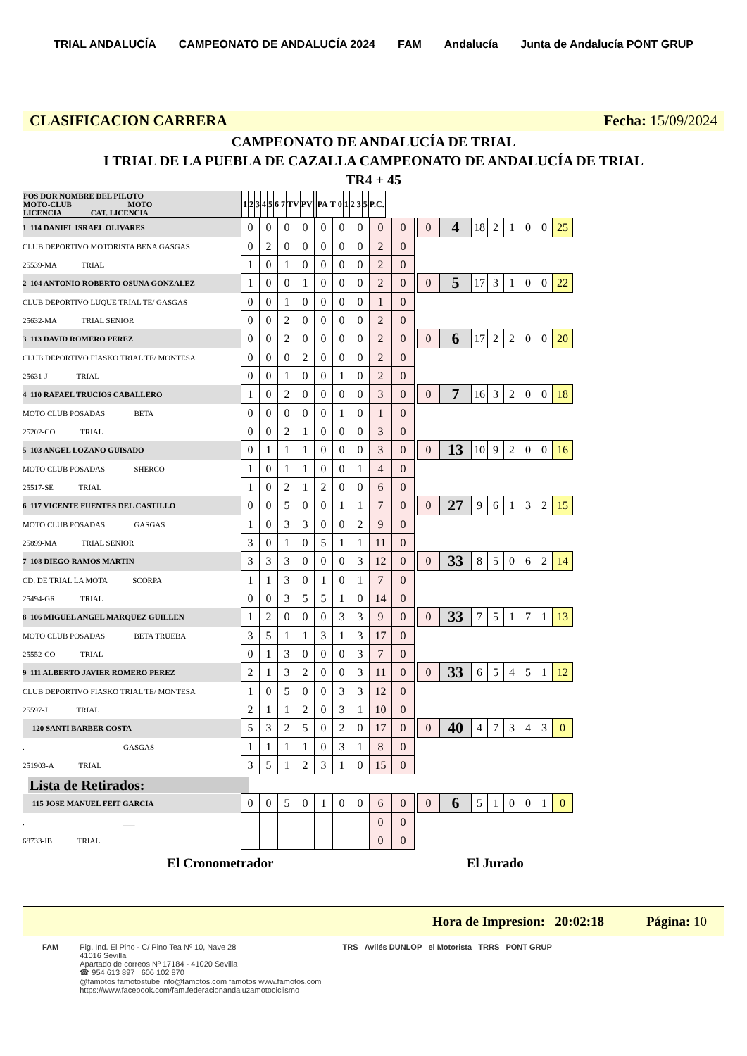TRIAL ANDALUCÍA CAMPEONATO DE ANDALUCÍA 2024 FAM Andalucía Junta de Andalucía PONT GRUP
CLASIFICACION CARRERA Fecha: 15/09/2024
CAMPEONATO DE ANDALUCÍA DE TRIAL
I TRIAL DE LA PUEBLA DE CAZALLA CAMPEONATO DE ANDALUCÍA DE TRIAL
TR4 + 45
| POS DOR NOMBRE DEL PILOTO MOTO-CLUB MOTO LICENCIA CAT. LICENCIA | 1 | 2 | 3 | 4 | 5 | 6 | 7 | TV | PV | | PA | T | 0 | 1 | 2 | 3 | 5 | P.C. |
| 1 114 DANIEL ISRAEL OLIVARES | 0 | 0 | 0 | 0 | 0 | 0 | 0 | 0 | 0 | | 0 | 4 | 18 | 2 | 1 | 0 | 0 | 25 |
| CLUB DEPORTIVO MOTORISTA BENA GASGAS | 0 | 2 | 0 | 0 | 0 | 0 | 0 | 2 | 0 | | | | | | | | | |
| 25539-MA TRIAL | 1 | 0 | 1 | 0 | 0 | 0 | 0 | 2 | 0 | | | | | | | | | |
| 2 104 ANTONIO ROBERTO OSUNA GONZALEZ | 1 | 0 | 0 | 1 | 0 | 0 | 0 | 2 | 0 | | 0 | 5 | 17 | 3 | 1 | 0 | 0 | 22 |
| CLUB DEPORTIVO LUQUE TRIAL TE/ GASGAS | 0 | 0 | 1 | 0 | 0 | 0 | 0 | 1 | 0 | | | | | | | | | |
| 25632-MA TRIAL SENIOR | 0 | 0 | 2 | 0 | 0 | 0 | 0 | 2 | 0 | | | | | | | | | |
| 3 113 DAVID ROMERO PEREZ | 0 | 0 | 2 | 0 | 0 | 0 | 0 | 2 | 0 | | 0 | 6 | 17 | 2 | 2 | 0 | 0 | 20 |
| CLUB DEPORTIVO FIASKO TRIAL TE/ MONTESA | 0 | 0 | 0 | 2 | 0 | 0 | 0 | 2 | 0 | | | | | | | | | |
| 25631-J TRIAL | 0 | 0 | 1 | 0 | 0 | 1 | 0 | 2 | 0 | | | | | | | | | |
| 4 110 RAFAEL TRUCIOS CABALLERO | 1 | 0 | 2 | 0 | 0 | 0 | 0 | 3 | 0 | | 0 | 7 | 16 | 3 | 2 | 0 | 0 | 18 |
| MOTO CLUB POSADAS BETA | 0 | 0 | 0 | 0 | 0 | 1 | 0 | 1 | 0 | | | | | | | | | |
| 25202-CO TRIAL | 0 | 0 | 2 | 1 | 0 | 0 | 0 | 3 | 0 | | | | | | | | | |
| 5 103 ANGEL LOZANO GUISADO | 0 | 1 | 1 | 1 | 0 | 0 | 0 | 3 | 0 | | 0 | 13 | 10 | 9 | 2 | 0 | 0 | 16 |
| MOTO CLUB POSADAS SHERCO | 1 | 0 | 1 | 1 | 0 | 0 | 1 | 4 | 0 | | | | | | | | | |
| 25517-SE TRIAL | 1 | 0 | 2 | 1 | 2 | 0 | 0 | 6 | 0 | | | | | | | | | |
| 6 117 VICENTE FUENTES DEL CASTILLO | 0 | 0 | 5 | 0 | 0 | 1 | 1 | 7 | 0 | | 0 | 27 | 9 | 6 | 1 | 3 | 2 | 15 |
| MOTO CLUB POSADAS GASGAS | 1 | 0 | 3 | 3 | 0 | 0 | 2 | 9 | 0 | | | | | | | | | |
| 25899-MA TRIAL SENIOR | 3 | 0 | 1 | 0 | 5 | 1 | 1 | 11 | 0 | | | | | | | | | |
| 7 108 DIEGO RAMOS MARTIN | 3 | 3 | 3 | 0 | 0 | 0 | 3 | 12 | 0 | | 0 | 33 | 8 | 5 | 0 | 6 | 2 | 14 |
| CD. DE TRIAL LA MOTA SCORPA | 1 | 1 | 3 | 0 | 1 | 0 | 1 | 7 | 0 | | | | | | | | | |
| 25494-GR TRIAL | 0 | 0 | 3 | 5 | 5 | 1 | 0 | 14 | 0 | | | | | | | | | |
| 8 106 MIGUEL ANGEL MARQUEZ GUILLEN | 1 | 2 | 0 | 0 | 0 | 3 | 3 | 9 | 0 | | 0 | 33 | 7 | 5 | 1 | 7 | 1 | 13 |
| MOTO CLUB POSADAS BETA TRUEBA | 3 | 5 | 1 | 1 | 3 | 1 | 3 | 17 | 0 | | | | | | | | | |
| 25552-CO TRIAL | 0 | 1 | 3 | 0 | 0 | 0 | 3 | 7 | 0 | | | | | | | | | |
| 9 111 ALBERTO JAVIER ROMERO PEREZ | 2 | 1 | 3 | 2 | 0 | 0 | 3 | 11 | 0 | | 0 | 33 | 6 | 5 | 4 | 5 | 1 | 12 |
| CLUB DEPORTIVO FIASKO TRIAL TE/ MONTESA | 1 | 0 | 5 | 0 | 0 | 3 | 3 | 12 | 0 | | | | | | | | | |
| 25597-J TRIAL | 2 | 1 | 1 | 2 | 0 | 3 | 1 | 10 | 0 | | | | | | | | | |
| 120 SANTI BARBER COSTA | 5 | 3 | 2 | 5 | 0 | 2 | 0 | 17 | 0 | | 0 | 40 | 4 | 7 | 3 | 4 | 3 | 0 |
| . GASGAS | 1 | 1 | 1 | 1 | 0 | 3 | 1 | 8 | 0 | | | | | | | | | |
| 251903-A TRIAL | 3 | 5 | 1 | 2 | 3 | 1 | 0 | 15 | 0 | | | | | | | | | |
Lista de Retirados:
| 115 JOSE MANUEL FEIT GARCIA | 0 | 0 | 5 | 0 | 1 | 0 | 0 | 6 | 0 | | 0 | 6 | 5 | 1 | 0 | 0 | 1 | 0 |
| . ___ | | | | | | | | 0 | 0 | | | | | | | | | |
| 68733-IB TRIAL | | | | | | | | 0 | 0 | | | | | | | | | |
El Cronometrador El Jurado
Hora de Impresion: 20:02:18 Página: 10
FAM Pig. Ind. El Pino - C/ Pino Tea Nº 10, Nave 28
41016 Sevilla
Apartado de correos Nº 17184 - 41020 Sevilla
☎ 954 613 897 606 102 870
@famotos famotostube info@famotos.com famotos www.famotos.com
https://www.facebook.com/fam.federacionandaluzamotociclismo
TRS Avilés DUNLOP el Motorista TRRS PONT GRUP